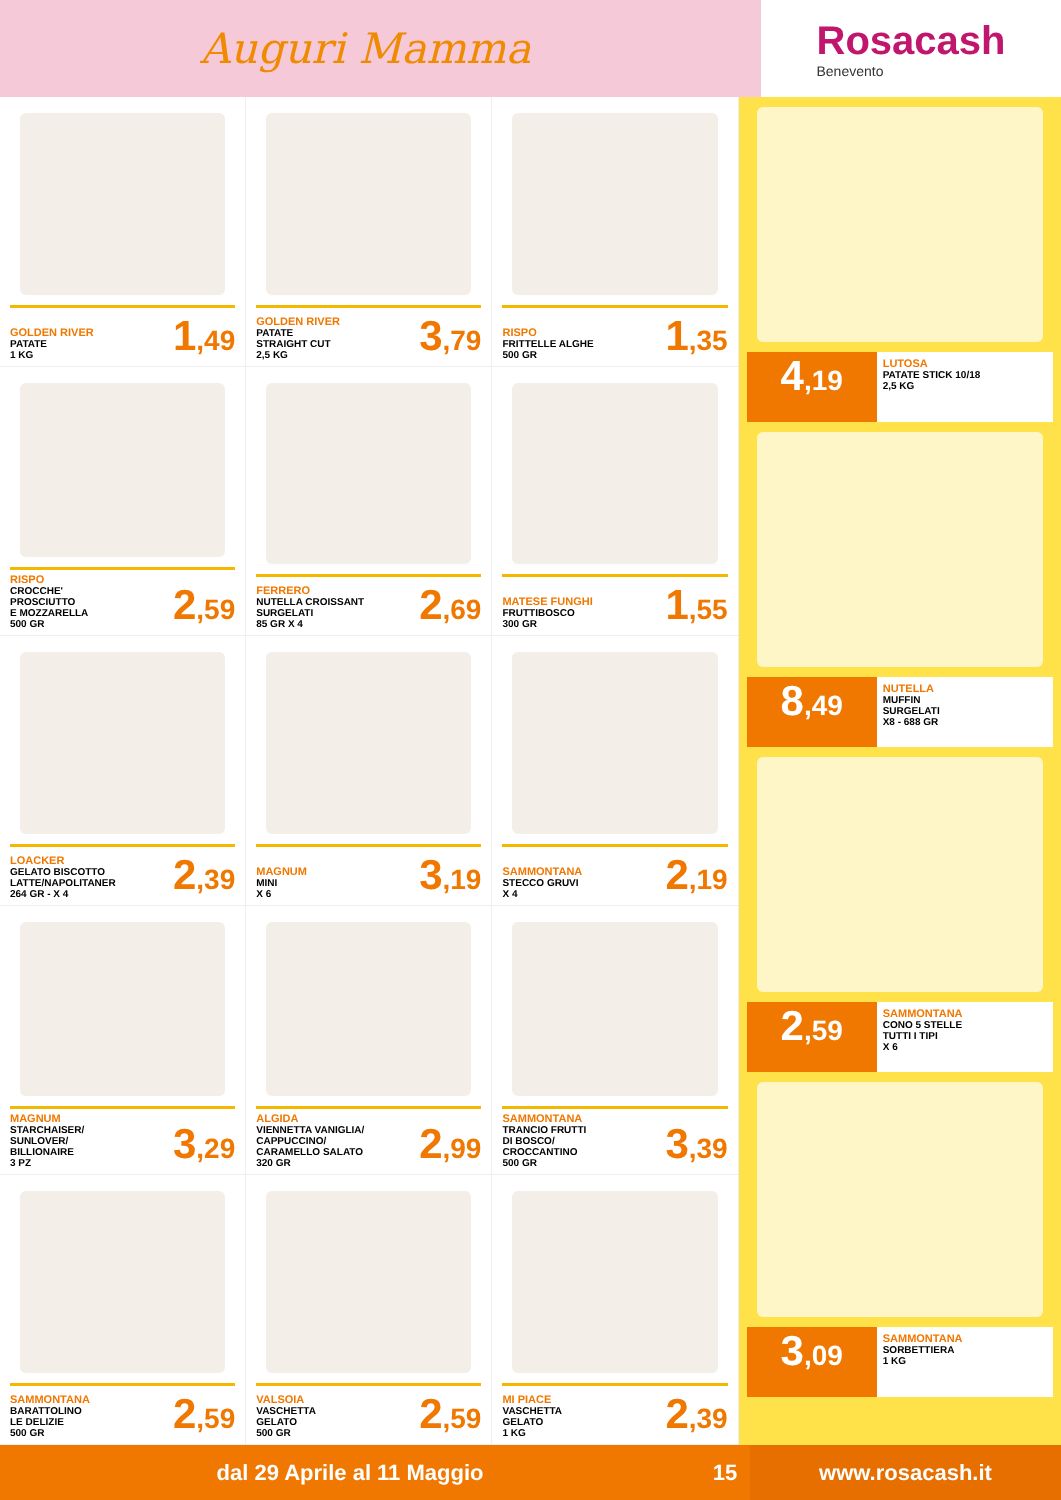Auguri Mamma
Rosacash
Benevento
GOLDEN RIVER
PATATE
1 KG
1,49
GOLDEN RIVER
PATATE
STRAIGHT CUT
2,5 KG
3,79
RISPO
FRITTELLE ALGHE
500 GR
1,35
RISPO
CROCCHE'
PROSCIUTTO
E MOZZARELLA
500 GR
2,59
FERRERO
NUTELLA CROISSANT
SURGELATI
85 GR X 4
2,69
MATESE FUNGHI
FRUTTIBOSCO
300 GR
1,55
LOACKER
GELATO BISCOTTO
LATTE/NAPOLITANER
264 GR - X 4
2,39
MAGNUM
MINI
X 6
3,19
SAMMONTANA
STECCO GRUVI
X 4
2,19
MAGNUM
STARCHAISER/
SUNLOVER/
BILLIONAIRE
3 PZ
3,29
ALGIDA
VIENNETTA VANIGLIA/
CAPPUCCINO/
CARAMELLO SALATO
320 GR
2,99
SAMMONTANA
TRANCIO FRUTTI
DI BOSCO/
CROCCANTINO
500 GR
3,39
SAMMONTANA
BARATTOLINO
LE DELIZIE
500 GR
2,59
VALSOIA
VASCHETTA
GELATO
500 GR
2,59
MI PIACE
VASCHETTA
GELATO
1 KG
2,39
4,19
LUTOSA
PATATE STICK 10/18
2,5 KG
8,49
NUTELLA
MUFFIN
SURGELATI
X8 - 688 GR
2,59
SAMMONTANA
CONO 5 STELLE
TUTTI I TIPI
X 6
3,09
SAMMONTANA
SORBETTIERA
1 KG
dal 29 Aprile al 11 Maggio 15
www.rosacash.it